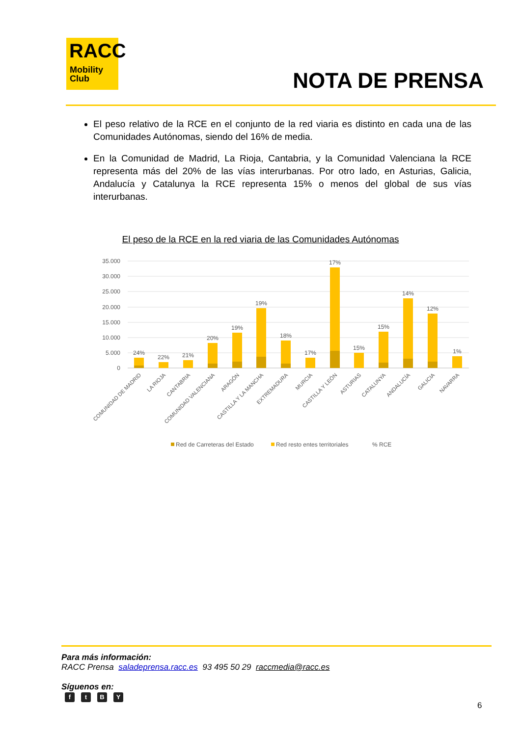RACC
Mobility
Club
NOTA DE PRENSA
El peso relativo de la RCE en el conjunto de la red viaria es distinto en cada una de las Comunidades Autónomas, siendo del 16% de media.
En la Comunidad de Madrid, La Rioja, Cantabria, y la Comunidad Valenciana la RCE representa más del 20% de las vías interurbanas. Por otro lado, en Asturias, Galicia, Andalucía y Catalunya la RCE representa 15% o menos del global de sus vías interurbanas.
El peso de la RCE en la red viaria de las Comunidades Autónomas
35.000
30.000
25.000
20.000
15.000
10.000
5.000
0
24%
22%
21%
20%
19%
19%
18%
17%
17%
15%
15%
14%
12%
1%
COMUNIDAD DE MADRID
LA RIOJA
CANTABRIA
COMUNIDAD VALENCIANA
ARAGÓN
CASTILLA Y LA MANCHA
EXTREMADURA
MURCIA
CASTILLA Y LEÓN
ASTURIAS
CATALUNYA
ANDALUCÍA
GALICIA
NAVARRA
Red de Carreteras del Estado
Red resto entes territoriales
% RCE
Para más información:
RACC Prensa saladeprensa.racc.es 93 495 50 29 raccmedia@racc.es
Síguenos en:
ftBY
6